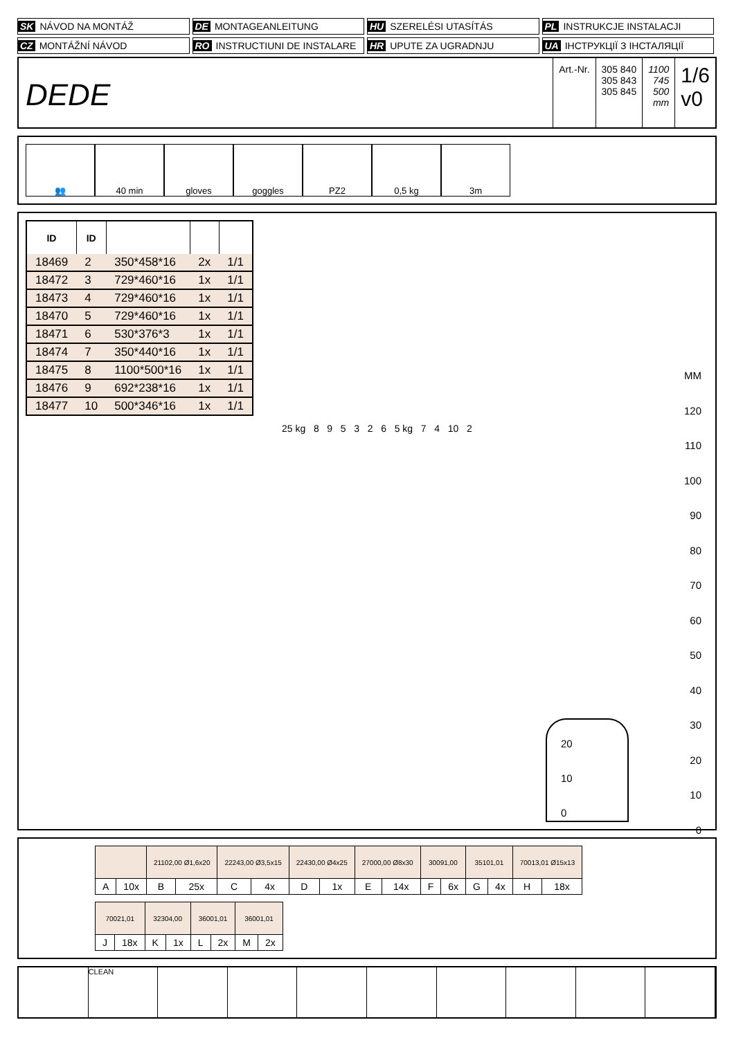SK NÁVOD NA MONTÁŽ
DE MONTAGEANLEITUNG
HU SZERELÉSI UTASÍTÁS
PL INSTRUKCJE INSTALACJI
CZ MONTÁŽNÍ NÁVOD
RO INSTRUCTIUNI DE INSTALARE
HR UPUTE ZA UGRADNJU
UA ІНСТРУКЦІЇ З ІНСТАЛЯЦІЇ
DEDE
Art.-Nr. 305 840
305 843
305 845
1100
745
500
mm
1/6
v0
👥 40 min gloves goggles PZ2 0,5 kg 3m
| ID | ID | | | |
| --- | --- | --- | --- | --- |
| 18469 | 2 | 350*458*16 | 2x | 1/1 |
| 18472 | 3 | 729*460*16 | 1x | 1/1 |
| 18473 | 4 | 729*460*16 | 1x | 1/1 |
| 18470 | 5 | 729*460*16 | 1x | 1/1 |
| 18471 | 6 | 530*376*3 | 1x | 1/1 |
| 18474 | 7 | 350*440*16 | 1x | 1/1 |
| 18475 | 8 | 1100*500*16 | 1x | 1/1 |
| 18476 | 9 | 692*238*16 | 1x | 1/1 |
| 18477 | 10 | 500*346*16 | 1x | 1/1 |
25 kg 8 9 5 3 2 6 5 kg 7 4 10 2
MM
120
110
100
90
80
70
60
50
40
30
20
10
0
20
10
0
| | | 21102,00 Ø1,6x20 | | 22243,00 Ø3,5x15 | | 22430,00 Ø4x25 | | 27000,00 Ø8x30 | | 30091,00 | | 35101,01 | | 70013,01 Ø15x13 | |
| A | 10x | B | 25x | C | 4x | D | 1x | E | 14x | F | 6x | G | 4x | H | 18x |
| 70021,01 | | 32304,00 | | 36001,01 | | 36001,01 | |
| J | 18x | K | 1x | L | 2x | M | 2x |
CLEAN